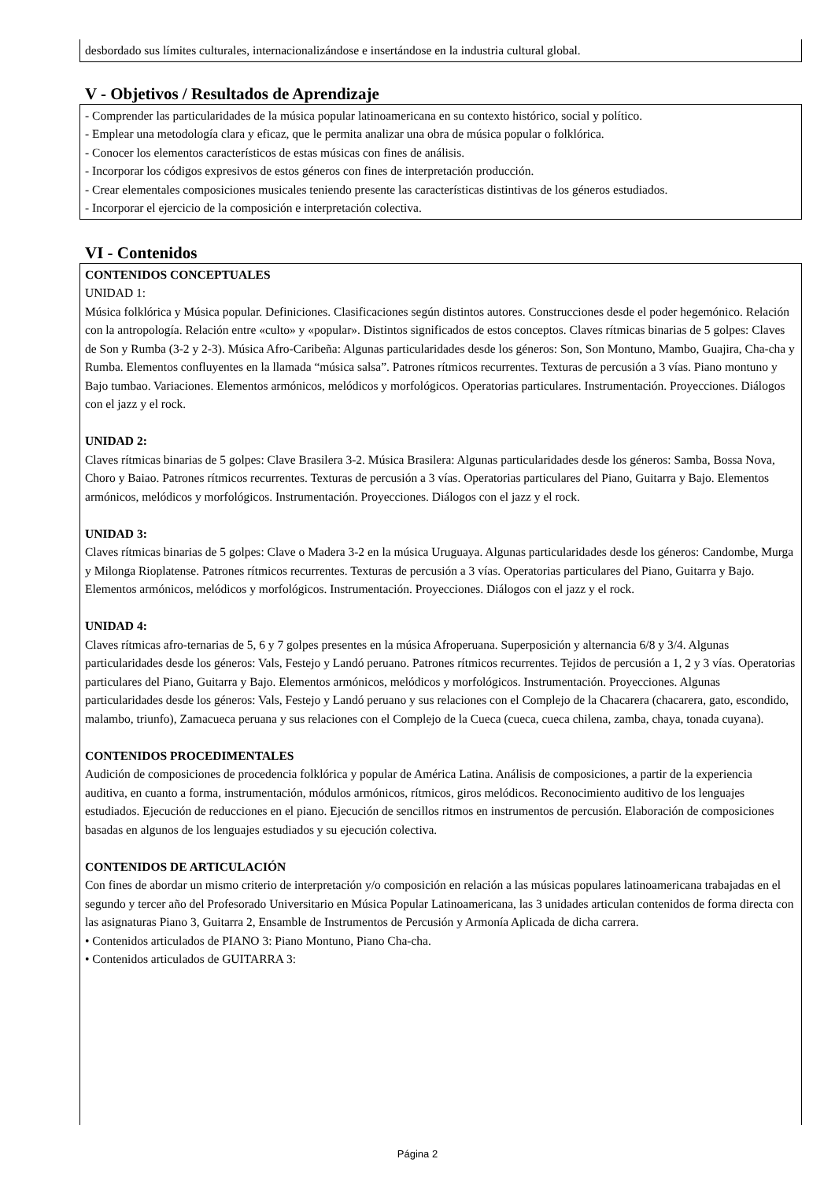desbordado sus límites culturales, internacionalizándose e insertándose en la industria cultural global.
V - Objetivos / Resultados de Aprendizaje
- Comprender las particularidades de la música popular latinoamericana en su contexto histórico, social y político.
- Emplear una metodología clara y eficaz, que le permita analizar una obra de música popular o folklórica.
- Conocer los elementos característicos de estas músicas con fines de análisis.
- Incorporar los códigos expresivos de estos géneros con fines de interpretación producción.
- Crear elementales composiciones musicales teniendo presente las características distintivas de los géneros estudiados.
- Incorporar el ejercicio de la composición e interpretación colectiva.
VI - Contenidos
CONTENIDOS CONCEPTUALES
UNIDAD 1:
Música folklórica y Música popular. Definiciones. Clasificaciones según distintos autores. Construcciones desde el poder hegemónico. Relación con la antropología. Relación entre «culto» y «popular». Distintos significados de estos conceptos. Claves rítmicas binarias de 5 golpes: Claves de Son y Rumba (3-2 y 2-3). Música Afro-Caribeña: Algunas particularidades desde los géneros: Son, Son Montuno, Mambo, Guajira, Cha-cha y Rumba. Elementos confluyentes en la llamada “música salsa”. Patrones rítmicos recurrentes. Texturas de percusión a 3 vías. Piano montuno y Bajo tumbao. Variaciones. Elementos armónicos, melódicos y morfológicos. Operatorias particulares. Instrumentación. Proyecciones. Diálogos con el jazz y el rock.
UNIDAD 2:
Claves rítmicas binarias de 5 golpes: Clave Brasilera 3-2. Música Brasilera: Algunas particularidades desde los géneros: Samba, Bossa Nova, Choro y Baiao. Patrones rítmicos recurrentes. Texturas de percusión a 3 vías. Operatorias particulares del Piano, Guitarra y Bajo. Elementos armónicos, melódicos y morfológicos. Instrumentación. Proyecciones. Diálogos con el jazz y el rock.
UNIDAD 3:
Claves rítmicas binarias de 5 golpes: Clave o Madera 3-2 en la música Uruguaya. Algunas particularidades desde los géneros: Candombe, Murga y Milonga Rioplatense. Patrones rítmicos recurrentes. Texturas de percusión a 3 vías. Operatorias particulares del Piano, Guitarra y Bajo. Elementos armónicos, melódicos y morfológicos. Instrumentación. Proyecciones. Diálogos con el jazz y el rock.
UNIDAD 4:
Claves rítmicas afro-ternarias de 5, 6 y 7 golpes presentes en la música Afroperuana. Superposición y alternancia 6/8 y 3/4. Algunas particularidades desde los géneros: Vals, Festejo y Landó peruano. Patrones rítmicos recurrentes. Tejidos de percusión a 1, 2 y 3 vías. Operatorias particulares del Piano, Guitarra y Bajo. Elementos armónicos, melódicos y morfológicos. Instrumentación. Proyecciones. Algunas particularidades desde los géneros: Vals, Festejo y Landó peruano y sus relaciones con el Complejo de la Chacarera (chacarera, gato, escondido, malambo, triunfo), Zamacueca peruana y sus relaciones con el Complejo de la Cueca (cueca, cueca chilena, zamba, chaya, tonada cuyana).
CONTENIDOS PROCEDIMENTALES
Audición de composiciones de procedencia folklórica y popular de América Latina. Análisis de composiciones, a partir de la experiencia auditiva, en cuanto a forma, instrumentación, módulos armónicos, rítmicos, giros melódicos. Reconocimiento auditivo de los lenguajes estudiados. Ejecución de reducciones en el piano. Ejecución de sencillos ritmos en instrumentos de percusión. Elaboración de composiciones basadas en algunos de los lenguajes estudiados y su ejecución colectiva.
CONTENIDOS DE ARTICULACIÓN
Con fines de abordar un mismo criterio de interpretación y/o composición en relación a las músicas populares latinoamericana trabajadas en el segundo y tercer año del Profesorado Universitario en Música Popular Latinoamericana, las 3 unidades articulan contenidos de forma directa con las asignaturas Piano 3, Guitarra 2, Ensamble de Instrumentos de Percusión y Armonía Aplicada de dicha carrera.
• Contenidos articulados de PIANO 3: Piano Montuno, Piano Cha-cha.
• Contenidos articulados de GUITARRA 3:
Página 2